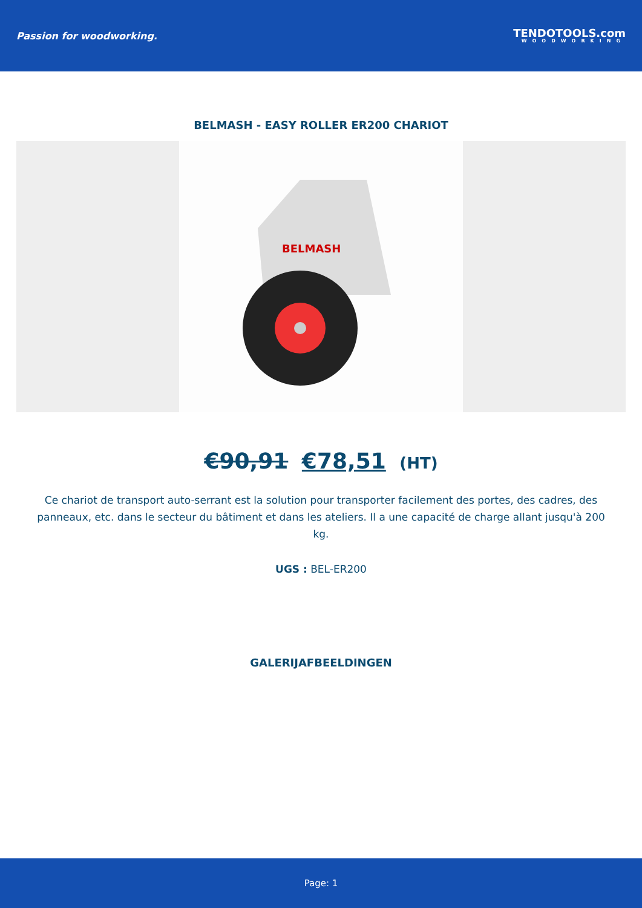Passion for woodworking.
TENDOTOOLS.com
WOODWORKING
BELMASH - EASY ROLLER ER200 CHARIOT
BELMASH
€90,91 €78,51 (HT)
Ce chariot de transport auto-serrant est la solution pour transporter facilement des portes, des cadres, des panneaux, etc. dans le secteur du bâtiment et dans les ateliers. Il a une capacité de charge allant jusqu'à 200 kg.
UGS : BEL-ER200
GALERIJAFBEELDINGEN
Page: 1